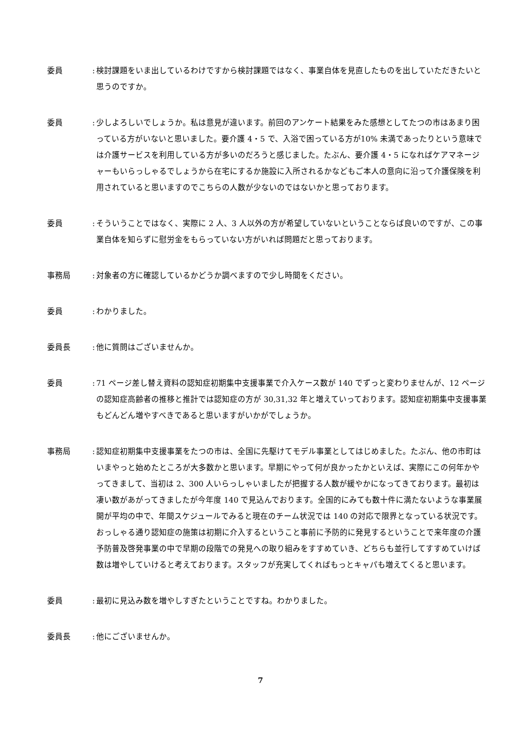委員 :
検討課題をいま出しているわけですから検討課題ではなく、事業自体を見直したものを出していただきたいと思うのですか。
委員 :
少しよろしいでしょうか。私は意見が違います。前回のアンケート結果をみた感想としてたつの市はあまり困っている方がいないと思いました。要介護 4・5 で、入浴で困っている方が10% 未満であったりという意味では介護サービスを利用している方が多いのだろうと感じました。たぶん、要介護 4・5 になればケアマネージャーもいらっしゃるでしょうから在宅にするか施設に入所されるかなどもご本人の意向に沿って介護保険を利用されていると思いますのでこちらの人数が少ないのではないかと思っております。
委員 :
そういうことではなく、実際に 2 人、3 人以外の方が希望していないということならば良いのですが、この事業自体を知らずに慰労金をもらっていない方がいれば問題だと思っております。
事務局 :
対象者の方に確認しているかどうか調べますので少し時間をください。
委員 :
わかりました。
委員長 :
他に質問はございませんか。
委員 :
71 ページ差し替え資料の認知症初期集中支援事業で介入ケース数が 140 でずっと変わりませんが、12 ページの認知症高齢者の推移と推計では認知症の方が 30,31,32 年と増えていっております。認知症初期集中支援事業もどんどん増やすべきであると思いますがいかがでしょうか。
事務局 :
認知症初期集中支援事業をたつの市は、全国に先駆けてモデル事業としてはじめました。たぶん、他の市町はいまやっと始めたところが大多数かと思います。早期にやって何が良かったかといえば、実際にこの何年かやってきまして、当初は 2、300 人いらっしゃいましたが把握する人数が緩やかになってきております。最初は凄い数があがってきましたが今年度 140 で見込んでおります。全国的にみても数十件に満たないような事業展開が平均の中で、年間スケジュールでみると現在のチーム状況では 140 の対応で限界となっている状況です。おっしゃる通り認知症の施策は初期に介入するということ事前に予防的に発見するということで来年度の介護予防普及啓発事業の中で早期の段階での発見への取り組みをすすめていき、どちらも並行してすすめていけば数は増やしていけると考えております。スタッフが充実してくればもっとキャパも増えてくると思います。
委員 :
最初に見込み数を増やしすぎたということですね。わかりました。
委員長 :
他にございませんか。
7